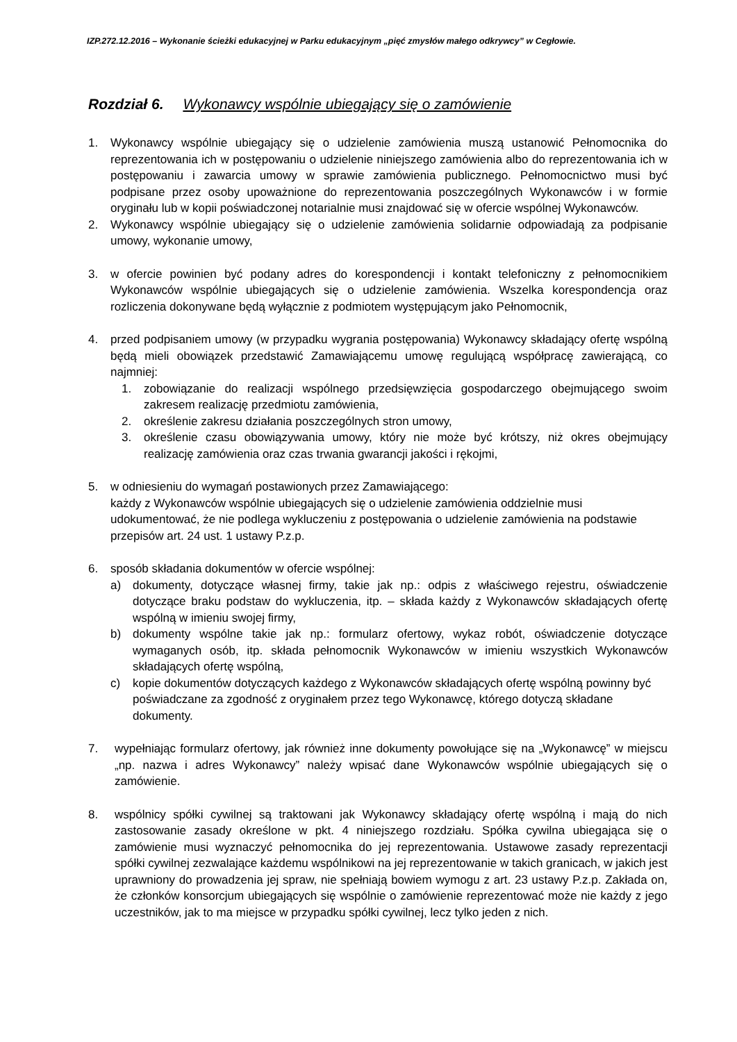IZP.272.12.2016 – Wykonanie ścieżki edukacyjnej w Parku edukacyjnym „pięć zmysłów małego odkrywcy” w Cegłowie.
Rozdział 6. Wykonawcy wspólnie ubiegający się o zamówienie
1. Wykonawcy wspólnie ubiegający się o udzielenie zamówienia muszą ustanowić Pełnomocnika do reprezentowania ich w postępowaniu o udzielenie niniejszego zamówienia albo do reprezentowania ich w postępowaniu i zawarcia umowy w sprawie zamówienia publicznego. Pełnomocnictwo musi być podpisane przez osoby upoważnione do reprezentowania poszczególnych Wykonawców i w formie oryginału lub w kopii poświadczonej notarialnie musi znajdować się w ofercie wspólnej Wykonawców.
2. Wykonawcy wspólnie ubiegający się o udzielenie zamówienia solidarnie odpowiadają za podpisanie umowy, wykonanie umowy,
3. w ofercie powinien być podany adres do korespondencji i kontakt telefoniczny z pełnomocnikiem Wykonawców wspólnie ubiegających się o udzielenie zamówienia. Wszelka korespondencja oraz rozliczenia dokonywane będą wyłącznie z podmiotem występującym jako Pełnomocnik,
4. przed podpisaniem umowy (w przypadku wygrania postępowania) Wykonawcy składający ofertę wspólną będą mieli obowiązek przedstawić Zamawiającemu umowę regulującą współpracę zawierającą, co najmniej:
1. zobowiązanie do realizacji wspólnego przedsięwzięcia gospodarczego obejmującego swoim zakresem realizację przedmiotu zamówienia,
2. określenie zakresu działania poszczególnych stron umowy,
3. określenie czasu obowiązywania umowy, który nie może być krótszy, niż okres obejmujący realizację zamówienia oraz czas trwania gwarancji jakości i rękojmi,
5. w odniesieniu do wymagań postawionych przez Zamawiającego:
każdy z Wykonawców wspólnie ubiegających się o udzielenie zamówienia oddzielnie musi udokumentować, że nie podlega wykluczeniu z postępowania o udzielenie zamówienia na podstawie przepisów art. 24 ust. 1 ustawy P.z.p.
6. sposób składania dokumentów w ofercie wspólnej:
a) dokumenty, dotyczące własnej firmy, takie jak np.: odpis z właściwego rejestru, oświadczenie dotyczące braku podstaw do wykluczenia, itp. – składa każdy z Wykonawców składających ofertę wspólną w imieniu swojej firmy,
b) dokumenty wspólne takie jak np.: formularz ofertowy, wykaz robót, oświadczenie dotyczące wymaganych osób, itp. składa pełnomocnik Wykonawców w imieniu wszystkich Wykonawców składających ofertę wspólną,
c) kopie dokumentów dotyczących każdego z Wykonawców składających ofertę wspólną powinny być poświadczane za zgodność z oryginałem przez tego Wykonawcę, którego dotyczą składane dokumenty.
7. wypełniając formularz ofertowy, jak również inne dokumenty powołujące się na „Wykonawcę” w miejscu „np. nazwa i adres Wykonawcy” należy wpisać dane Wykonawców wspólnie ubiegających się o zamówienie.
8. wspólnicy spółki cywilnej są traktowani jak Wykonawcy składający ofertę wspólną i mają do nich zastosowanie zasady określone w pkt. 4 niniejszego rozdziału. Spółka cywilna ubiegająca się o zamówienie musi wyznaczyć pełnomocnika do jej reprezentowania. Ustawowe zasady reprezentacji spółki cywilnej zezwalające każdemu wspólnikowi na jej reprezentowanie w takich granicach, w jakich jest uprawniony do prowadzenia jej spraw, nie spełniają bowiem wymogu z art. 23 ustawy P.z.p. Zakłada on, że członków konsorcjum ubiegających się wspólnie o zamówienie reprezentować może nie każdy z jego uczestników, jak to ma miejsce w przypadku spółki cywilnej, lecz tylko jeden z nich.